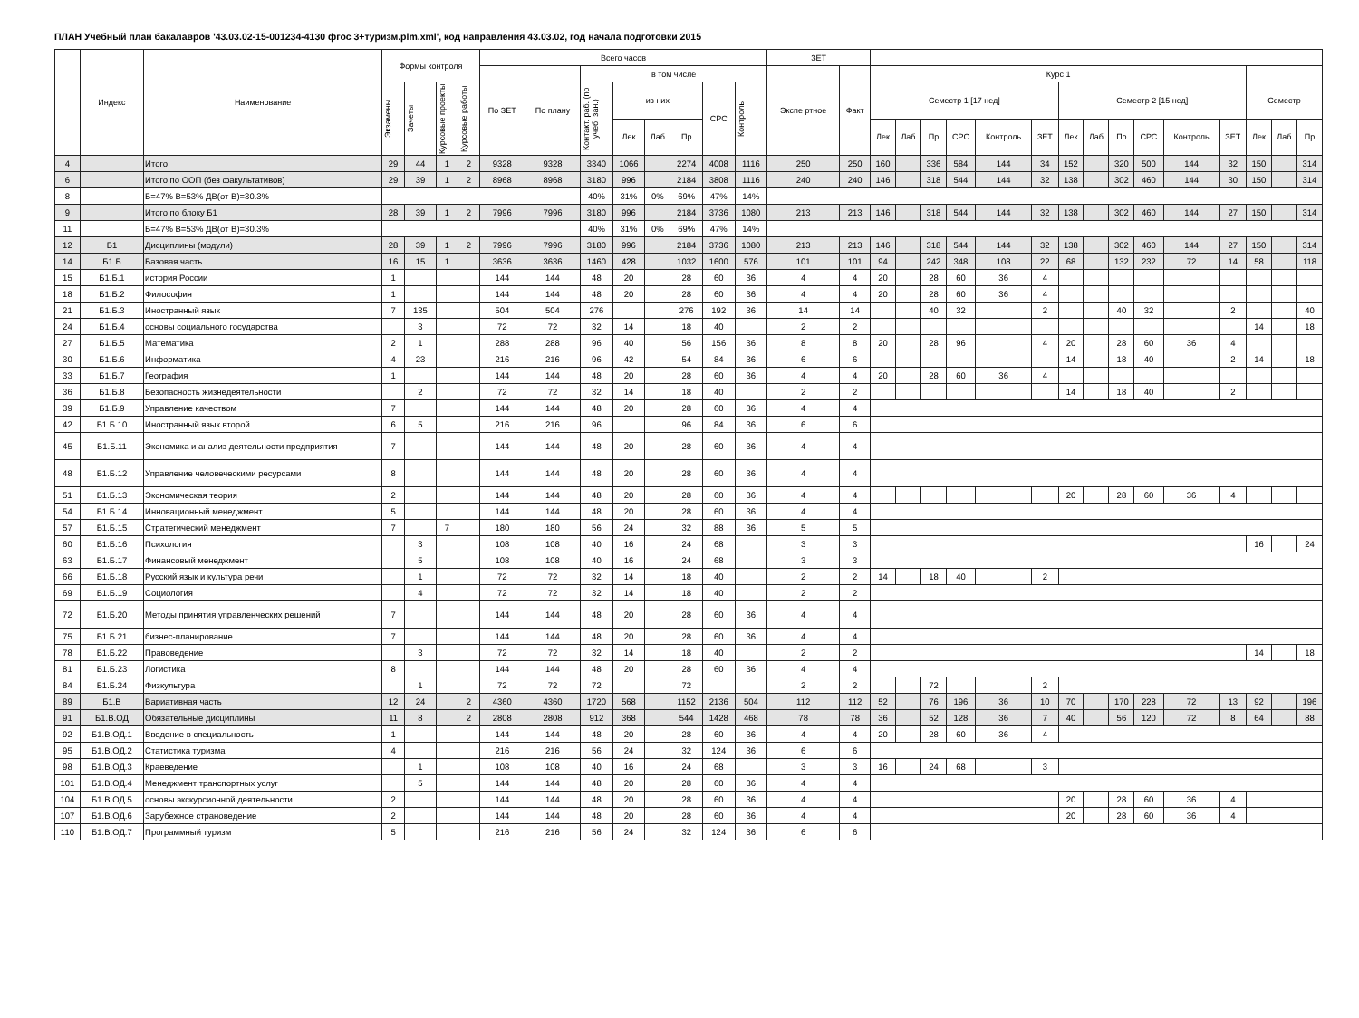ПЛАН Учебный план бакалавров '43.03.02-15-001234-4130 фгос 3+туризм.plm.xml', код направления 43.03.02, год начала подготовки 2015
| | Индекс | Наименование | Формы контроля | | | | Всего часов | | | | | | | | ЗЕТ | | | | | | | | | | | | | | | | |
| --- | --- | --- | --- | --- | --- | --- | --- | --- | --- | --- | --- | --- | --- | --- | --- | --- | --- | --- | --- | --- | --- | --- | --- | --- | --- | --- | --- | --- | --- | --- | --- |
| | | | | | | | По ЗЕТ | По плану | в том числе | | | | | | Экспе ртное | Факт | Курс 1 | | | | | | | | | | | | | | |
| | | | Экзамены | Зачеты | Курсовые проекты | Курсовые работы | | | Контакт. раб. (по учеб. зан.) | из них | | | СРС | Контроль | | | Семестр 1 [17 нед] | | | | | | Семестр 2 [15 нед] | | | | | | Семестр | | |
| | | | | | | | | | | Лек | Лаб | Пр | | | | | Лек | Лаб | Пр | СРС | Контроль | ЗЕТ | Лек | Лаб | Пр | СРС | Контроль | ЗЕТ | Лек | Лаб | Пр |
| 4 | | Итого | 29 | 44 | 1 | 2 | 9328 | 9328 | 3340 | 1066 | | 2274 | 4008 | 1116 | 250 | 250 | 160 | | 336 | 584 | 144 | 34 | 152 | | 320 | 500 | 144 | 32 | 150 | | 314 |
| 6 | | Итого по ООП (без факультативов) | 29 | 39 | 1 | 2 | 8968 | 8968 | 3180 | 996 | | 2184 | 3808 | 1116 | 240 | 240 | 146 | | 318 | 544 | 144 | 32 | 138 | | 302 | 460 | 144 | 30 | 150 | | 314 |
| 8 | | Б=47% В=53% ДВ(от В)=30.3% | | | | | | | 40% | 31% | 0% | 69% | 47% | 14% | | | | | | | | | | | | | | | | | |
| 9 | | Итого по блоку Б1 | 28 | 39 | 1 | 2 | 7996 | 7996 | 3180 | 996 | | 2184 | 3736 | 1080 | 213 | 213 | 146 | | 318 | 544 | 144 | 32 | 138 | | 302 | 460 | 144 | 27 | 150 | | 314 |
| 11 | | Б=47% В=53% ДВ(от В)=30.3% | | | | | | | 40% | 31% | 0% | 69% | 47% | 14% | | | | | | | | | | | | | | | | | |
| 12 | Б1 | Дисциплины (модули) | 28 | 39 | 1 | 2 | 7996 | 7996 | 3180 | 996 | | 2184 | 3736 | 1080 | 213 | 213 | 146 | | 318 | 544 | 144 | 32 | 138 | | 302 | 460 | 144 | 27 | 150 | | 314 |
| 14 | Б1.Б | Базовая часть | 16 | 15 | 1 | | 3636 | 3636 | 1460 | 428 | | 1032 | 1600 | 576 | 101 | 101 | 94 | | 242 | 348 | 108 | 22 | 68 | | 132 | 232 | 72 | 14 | 58 | | 118 |
| 15 | Б1.Б.1 | история России | 1 | | | | 144 | 144 | 48 | 20 | | 28 | 60 | 36 | 4 | 4 | 20 | | 28 | 60 | 36 | 4 | | | | | | | | | |
| 18 | Б1.Б.2 | Философия | 1 | | | | 144 | 144 | 48 | 20 | | 28 | 60 | 36 | 4 | 4 | 20 | | 28 | 60 | 36 | 4 | | | | | | | | | |
| 21 | Б1.Б.3 | Иностранный язык | 7 | 135 | | | 504 | 504 | 276 | | | 276 | 192 | 36 | 14 | 14 | | | 40 | 32 | | 2 | | | 40 | 32 | | 2 | | | 40 |
| 24 | Б1.Б.4 | основы социального государства | | 3 | | | 72 | 72 | 32 | 14 | | 18 | 40 | | 2 | 2 | | | | | | | | | | | | | 14 | | 18 |
| 27 | Б1.Б.5 | Математика | 2 | 1 | | | 288 | 288 | 96 | 40 | | 56 | 156 | 36 | 8 | 8 | 20 | | 28 | 96 | | 4 | 20 | | 28 | 60 | 36 | 4 | | | |
| 30 | Б1.Б.6 | Информатика | 4 | 23 | | | 216 | 216 | 96 | 42 | | 54 | 84 | 36 | 6 | 6 | | | | | | | 14 | | 18 | 40 | | 2 | 14 | | 18 |
| 33 | Б1.Б.7 | География | 1 | | | | 144 | 144 | 48 | 20 | | 28 | 60 | 36 | 4 | 4 | 20 | | 28 | 60 | 36 | 4 | | | | | | | | | |
| 36 | Б1.Б.8 | Безопасность жизнедеятельности | | 2 | | | 72 | 72 | 32 | 14 | | 18 | 40 | | 2 | 2 | | | | | | | 14 | | 18 | 40 | | 2 | | | |
| 39 | Б1.Б.9 | Управление качеством | 7 | | | | 144 | 144 | 48 | 20 | | 28 | 60 | 36 | 4 | 4 | | | | | | | | | | | | | | | |
| 42 | Б1.Б.10 | Иностранный язык второй | 6 | 5 | | | 216 | 216 | 96 | | | 96 | 84 | 36 | 6 | 6 | | | | | | | | | | | | | | | |
| 45 | Б1.Б.11 | Экономика и анализ деятельности предприятия | 7 | | | | 144 | 144 | 48 | 20 | | 28 | 60 | 36 | 4 | 4 | | | | | | | | | | | | | | | |
| 48 | Б1.Б.12 | Управление человеческими ресурсами | 8 | | | | 144 | 144 | 48 | 20 | | 28 | 60 | 36 | 4 | 4 | | | | | | | | | | | | | | | |
| 51 | Б1.Б.13 | Экономическая теория | 2 | | | | 144 | 144 | 48 | 20 | | 28 | 60 | 36 | 4 | 4 | | | | | | | 20 | | 28 | 60 | 36 | 4 | | | |
| 54 | Б1.Б.14 | Инновационный менеджмент | 5 | | | | 144 | 144 | 48 | 20 | | 28 | 60 | 36 | 4 | 4 | | | | | | | | | | | | | | | |
| 57 | Б1.Б.15 | Стратегический менеджмент | 7 | | 7 | | 180 | 180 | 56 | 24 | | 32 | 88 | 36 | 5 | 5 | | | | | | | | | | | | | | | |
| 60 | Б1.Б.16 | Психология | | 3 | | | 108 | 108 | 40 | 16 | | 24 | 68 | | 3 | 3 | | | | | | | | | | | | | 16 | | 24 |
| 63 | Б1.Б.17 | Финансовый менеджмент | | 5 | | | 108 | 108 | 40 | 16 | | 24 | 68 | | 3 | 3 | | | | | | | | | | | | | | | |
| 66 | Б1.Б.18 | Русский язык и культура речи | | 1 | | | 72 | 72 | 32 | 14 | | 18 | 40 | | 2 | 2 | 14 | | 18 | 40 | | 2 | | | | | | | | | |
| 69 | Б1.Б.19 | Социология | | 4 | | | 72 | 72 | 32 | 14 | | 18 | 40 | | 2 | 2 | | | | | | | | | | | | | | | |
| 72 | Б1.Б.20 | Методы принятия управленческих решений | 7 | | | | 144 | 144 | 48 | 20 | | 28 | 60 | 36 | 4 | 4 | | | | | | | | | | | | | | | |
| 75 | Б1.Б.21 | бизнес-планирование | 7 | | | | 144 | 144 | 48 | 20 | | 28 | 60 | 36 | 4 | 4 | | | | | | | | | | | | | | | |
| 78 | Б1.Б.22 | Правоведение | | 3 | | | 72 | 72 | 32 | 14 | | 18 | 40 | | 2 | 2 | | | | | | | | | | | | | 14 | | 18 |
| 81 | Б1.Б.23 | Логистика | 8 | | | | 144 | 144 | 48 | 20 | | 28 | 60 | 36 | 4 | 4 | | | | | | | | | | | | | | | |
| 84 | Б1.Б.24 | Физкультура | | 1 | | | 72 | 72 | 72 | | | 72 | | | 2 | 2 | | | 72 | | | 2 | | | | | | | | | |
| 89 | Б1.В | Вариативная часть | 12 | 24 | | 2 | 4360 | 4360 | 1720 | 568 | | 1152 | 2136 | 504 | 112 | 112 | 52 | | 76 | 196 | 36 | 10 | 70 | | 170 | 228 | 72 | 13 | 92 | | 196 |
| 91 | Б1.В.ОД | Обязательные дисциплины | 11 | 8 | | 2 | 2808 | 2808 | 912 | 368 | | 544 | 1428 | 468 | 78 | 78 | 36 | | 52 | 128 | 36 | 7 | 40 | | 56 | 120 | 72 | 8 | 64 | | 88 |
| 92 | Б1.В.ОД.1 | Введение в специальность | 1 | | | | 144 | 144 | 48 | 20 | | 28 | 60 | 36 | 4 | 4 | 20 | | 28 | 60 | 36 | 4 | | | | | | | | | |
| 95 | Б1.В.ОД.2 | Статистика туризма | 4 | | | | 216 | 216 | 56 | 24 | | 32 | 124 | 36 | 6 | 6 | | | | | | | | | | | | | | | |
| 98 | Б1.В.ОД.3 | Краеведение | | 1 | | | 108 | 108 | 40 | 16 | | 24 | 68 | | 3 | 3 | 16 | | 24 | 68 | | 3 | | | | | | | | | |
| 101 | Б1.В.ОД.4 | Менеджмент транспортных услуг | | 5 | | | 144 | 144 | 48 | 20 | | 28 | 60 | 36 | 4 | 4 | | | | | | | | | | | | | | | |
| 104 | Б1.В.ОД.5 | основы экскурсионной деятельности | 2 | | | | 144 | 144 | 48 | 20 | | 28 | 60 | 36 | 4 | 4 | | | | | | | 20 | | 28 | 60 | 36 | 4 | | | |
| 107 | Б1.В.ОД.6 | Зарубежное страноведение | 2 | | | | 144 | 144 | 48 | 20 | | 28 | 60 | 36 | 4 | 4 | | | | | | | 20 | | 28 | 60 | 36 | 4 | | | |
| 110 | Б1.В.ОД.7 | Программный туризм | 5 | | | | 216 | 216 | 56 | 24 | | 32 | 124 | 36 | 6 | 6 | | | | | | | | | | | | | | | |